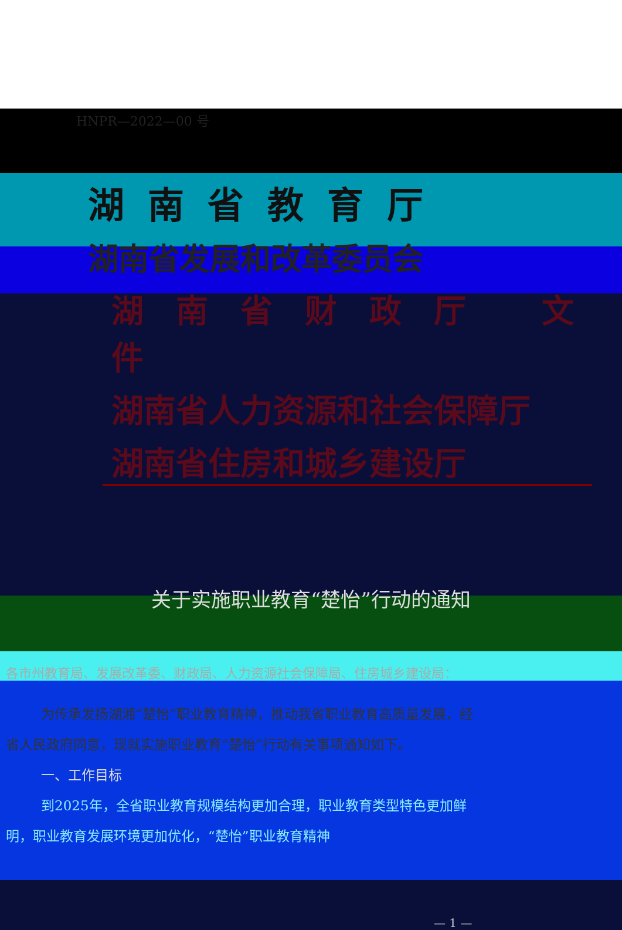HNPR—2022—00 号
湖南省教育厅
湖南省发展和改革委员会
湖南省财政厅 文件
湖南省人力资源和社会保障厅
湖南省住房和城乡建设厅
关于实施职业教育“楚怡”行动的通知
各市州教育局、发展改革委、财政局、人力资源社会保障局、住房城乡建设局：
为传承发扬湖湘“楚怡”职业教育精神，推动我省职业教育高质量发展，经省人民政府同意，现就实施职业教育“楚怡”行动有关事项通知如下。
一、工作目标
到2025年，全省职业教育规模结构更加合理，职业教育类型特色更加鲜明，职业教育发展环境更加优化，“楚怡”职业教育精神
— 1 —